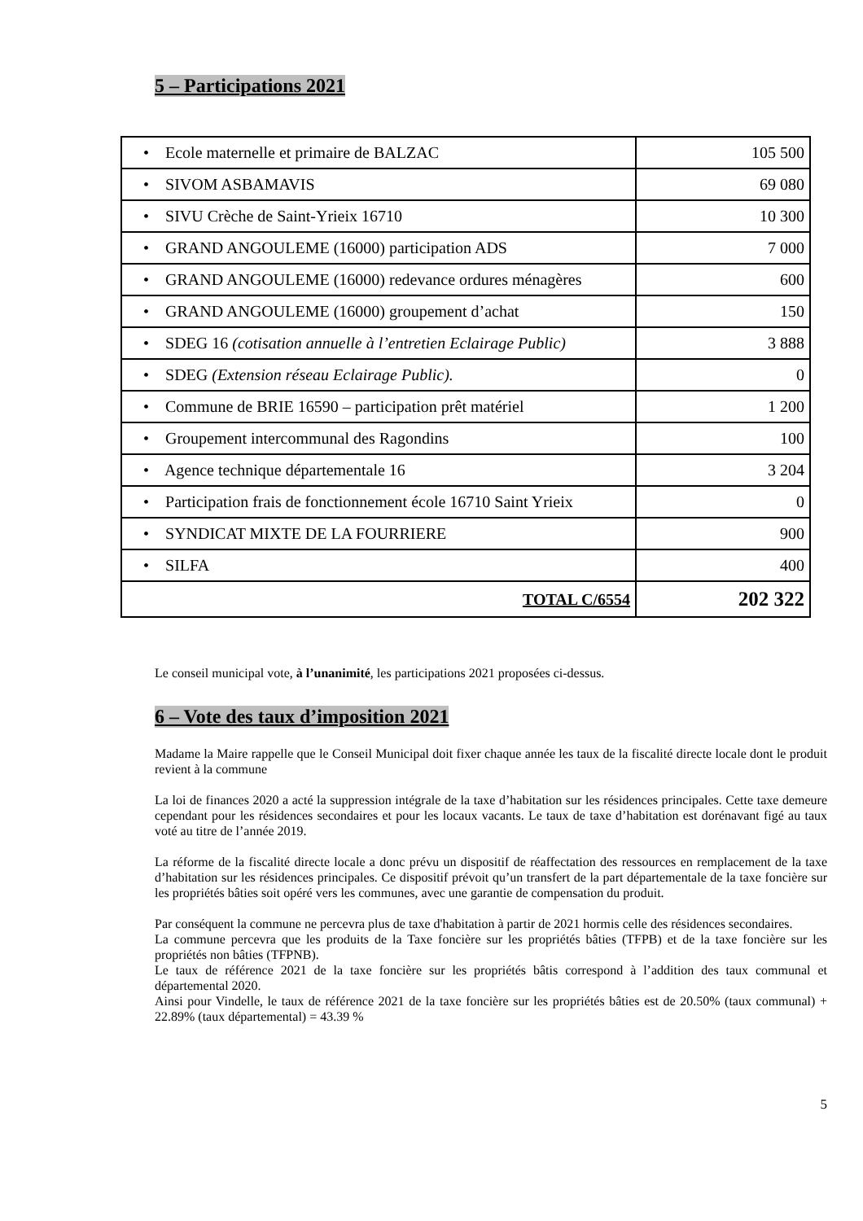5 – Participations 2021
| • Ecole maternelle et primaire de BALZAC | 105 500 |
| • SIVOM ASBAMAVIS | 69 080 |
| • SIVU Crèche de Saint-Yrieix 16710 | 10 300 |
| • GRAND ANGOULEME (16000) participation ADS | 7 000 |
| • GRAND ANGOULEME (16000) redevance ordures ménagères | 600 |
| • GRAND ANGOULEME (16000) groupement d’achat | 150 |
| • SDEG 16 (cotisation annuelle à l’entretien Eclairage Public) | 3 888 |
| • SDEG (Extension réseau Eclairage Public). | 0 |
| • Commune de BRIE 16590 – participation prêt matériel | 1 200 |
| • Groupement intercommunal des Ragondins | 100 |
| • Agence technique départementale 16 | 3 204 |
| • Participation frais de fonctionnement école 16710 Saint Yrieix | 0 |
| • SYNDICAT MIXTE DE LA FOURRIERE | 900 |
| • SILFA | 400 |
| TOTAL C/6554 | 202 322 |
Le conseil municipal vote, à l’unanimité, les participations 2021 proposées ci-dessus.
6 – Vote des taux d’imposition 2021
Madame la Maire rappelle que le Conseil Municipal doit fixer chaque année les taux de la fiscalité directe locale dont le produit revient à la commune
La loi de finances 2020 a acté la suppression intégrale de la taxe d’habitation sur les résidences principales. Cette taxe demeure cependant pour les résidences secondaires et pour les locaux vacants. Le taux de taxe d’habitation est dorénavant figé au taux voté au titre de l’année 2019.
La réforme de la fiscalité directe locale a donc prévu un dispositif de réaffectation des ressources en remplacement de la taxe d’habitation sur les résidences principales. Ce dispositif prévoit qu’un transfert de la part départementale de la taxe foncière sur les propriétés bâties soit opéré vers les communes, avec une garantie de compensation du produit.
Par conséquent la commune ne percevra plus de taxe d'habitation à partir de 2021 hormis celle des résidences secondaires.
La commune percevra que les produits de la Taxe foncière sur les propriétés bâties (TFPB) et de la taxe foncière sur les propriétés non bâties (TFPNB).
Le taux de référence 2021 de la taxe foncière sur les propriétés bâtis correspond à l’addition des taux communal et départemental 2020.
Ainsi pour Vindelle, le taux de référence 2021 de la taxe foncière sur les propriétés bâties est de 20.50% (taux communal) + 22.89% (taux départemental) = 43.39 %
5